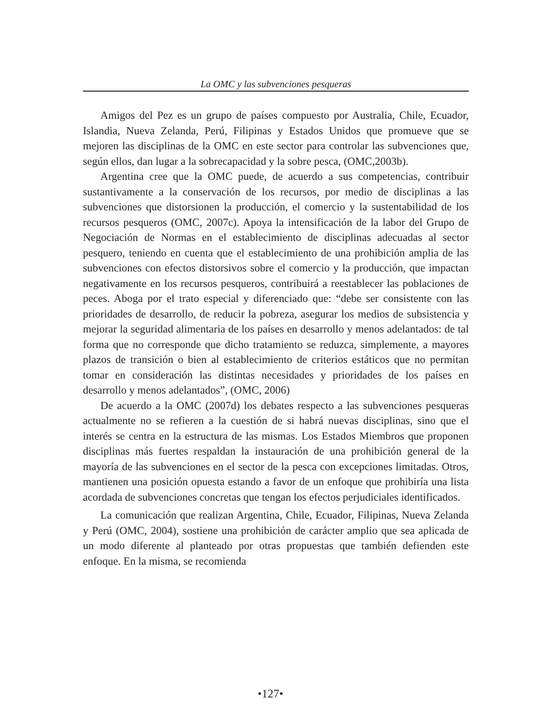La OMC y las subvenciones pesqueras
Amigos del Pez es un grupo de países compuesto por Australia, Chile, Ecuador, Islandia, Nueva Zelanda, Perú, Filipinas y Estados Unidos que promueve que se mejoren las disciplinas de la OMC en este sector para controlar las subvenciones que, según ellos, dan lugar a la sobrecapacidad y la sobre pesca, (OMC,2003b).
Argentina cree que la OMC puede, de acuerdo a sus competencias, contribuir sustantivamente a la conservación de los recursos, por medio de disciplinas a las subvenciones que distorsionen la producción, el comercio y la sustentabilidad de los recursos pesqueros (OMC, 2007c). Apoya la intensificación de la labor del Grupo de Negociación de Normas en el establecimiento de disciplinas adecuadas al sector pesquero, teniendo en cuenta que el establecimiento de una prohibición amplia de las subvenciones con efectos distorsivos sobre el comercio y la producción, que impactan negativamente en los recursos pesqueros, contribuirá a reestablecer las poblaciones de peces. Aboga por el trato especial y diferenciado que: “debe ser consistente con las prioridades de desarrollo, de reducir la pobreza, asegurar los medios de subsistencia y mejorar la seguridad alimentaria de los países en desarrollo y menos adelantados: de tal forma que no corresponde que dicho tratamiento se reduzca, simplemente, a mayores plazos de transición o bien al establecimiento de criterios estáticos que no permitan tomar en consideración las distintas necesidades y prioridades de los países en desarrollo y menos adelantados”, (OMC, 2006)
De acuerdo a la OMC (2007d) los debates respecto a las subvenciones pesqueras actualmente no se refieren a la cuestión de si habrá nuevas disciplinas, sino que el interés se centra en la estructura de las mismas. Los Estados Miembros que proponen disciplinas más fuertes respaldan la instauración de una prohibición general de la mayoría de las subvenciones en el sector de la pesca con excepciones limitadas. Otros, mantienen una posición opuesta estando a favor de un enfoque que prohibiría una lista acordada de subvenciones concretas que tengan los efectos perjudiciales identificados.
La comunicación que realizan Argentina, Chile, Ecuador, Filipinas, Nueva Zelanda y Perú (OMC, 2004), sostiene una prohibición de carácter amplio que sea aplicada de un modo diferente al planteado por otras propuestas que también defienden este enfoque. En la misma, se recomienda
•127•